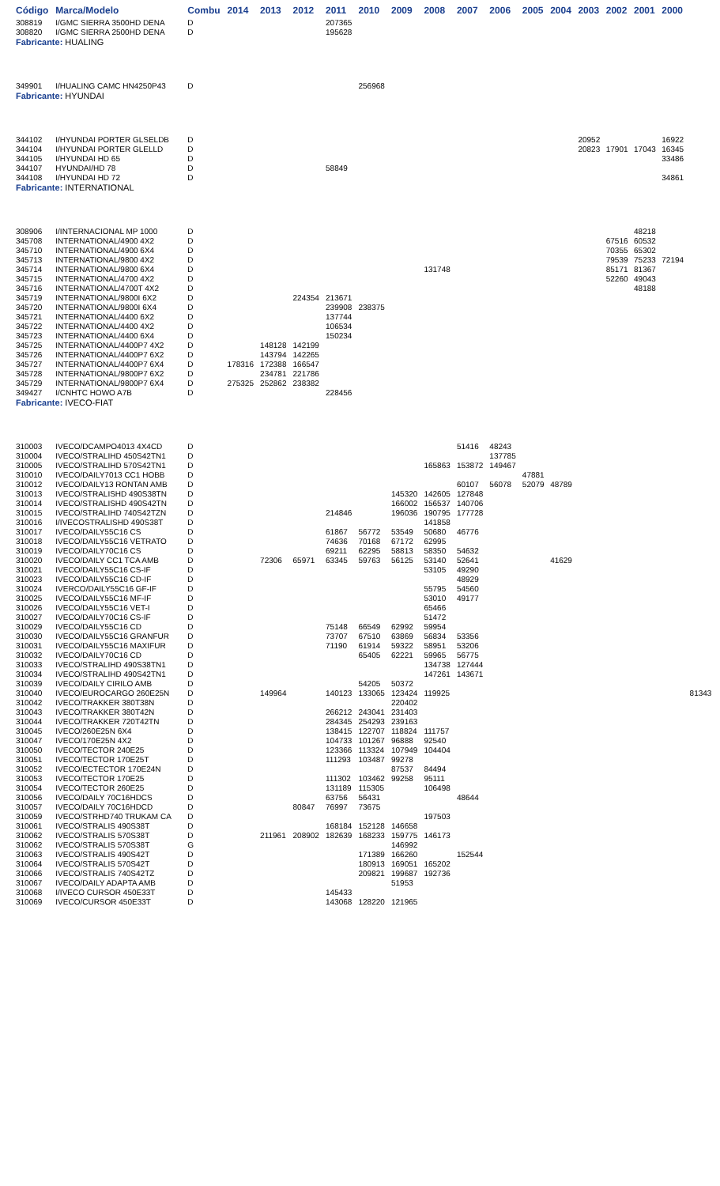| Código | Marca/Modelo | Combu | 2014 | 2013 | 2012 | 2011 | 2010 | 2009 | 2008 | 2007 | 2006 | 2005 | 2004 | 2003 | 2002 | 2001 | 2000 | |
| --- | --- | --- | --- | --- | --- | --- | --- | --- | --- | --- | --- | --- | --- | --- | --- | --- | --- | --- |
| 308819 | I/GMC SIERRA 3500HD DENA | D | | | | 207365 | | | | | | | | | | | | |
| 308820 | I/GMC SIERRA 2500HD DENA | D | | | | 195628 | | | | | | | | | | | | |
| Fabricante: HUALING | | | | | | | | | | | | | | | | | | |
| 349901 | I/HUALING CAMC HN4250P43 | D | | | | | 256968 | | | | | | | | | | | |
| Fabricante: HYUNDAI | | | | | | | | | | | | | | | | | | |
| 344102 | I/HYUNDAI PORTER GLSELDB | D | | | | | | | | | | | | 20952 | | | 16922 | |
| 344104 | I/HYUNDAI PORTER GLELLD | D | | | | | | | | | | | | 20823 | 17901 | 17043 | 16345 | |
| 344105 | I/HYUNDAI HD 65 | D | | | | | | | | | | | | | | | 33486 | |
| 344107 | HYUNDAI/HD 78 | D | | | | 58849 | | | | | | | | | | | | |
| 344108 | I/HYUNDAI HD 72 | D | | | | | | | | | | | | | | | 34861 | |
| Fabricante: INTERNATIONAL | | | | | | | | | | | | | | | | | | |
| 308906 | I/INTERNACIONAL MP 1000 | D | | | | | | | | | | | | | | 48218 | | |
| 345708 | INTERNATIONAL/4900 4X2 | D | | | | | | | | | | | | | 67516 | 60532 | | |
| 345710 | INTERNATIONAL/4900 6X4 | D | | | | | | | | | | | | | 70355 | 65302 | | |
| 345713 | INTERNATIONAL/9800 4X2 | D | | | | | | | | | | | | | 79539 | 75233 | 72194 | |
| 345714 | INTERNATIONAL/9800 6X4 | D | | | | | | | 131748 | | | | | | 85171 | 81367 | | |
| 345715 | INTERNATIONAL/4700 4X2 | D | | | | | | | | | | | | | 52260 | 49043 | | |
| 345716 | INTERNATIONAL/4700T 4X2 | D | | | | | | | | | | | | | | 48188 | | |
| 345719 | INTERNATIONAL/9800I 6X2 | D | | | 224354 | 213671 | | | | | | | | | | | | |
| 345720 | INTERNATIONAL/9800I 6X4 | D | | | | 239908 | 238375 | | | | | | | | | | | |
| 345721 | INTERNATIONAL/4400 6X2 | D | | | | 137744 | | | | | | | | | | | | |
| 345722 | INTERNATIONAL/4400 4X2 | D | | | | 106534 | | | | | | | | | | | | |
| 345723 | INTERNATIONAL/4400 6X4 | D | | | | 150234 | | | | | | | | | | | | |
| 345725 | INTERNATIONAL/4400P7 4X2 | D | | 148128 | 142199 | | | | | | | | | | | | | |
| 345726 | INTERNATIONAL/4400P7 6X2 | D | | 143794 | 142265 | | | | | | | | | | | | | |
| 345727 | INTERNATIONAL/4400P7 6X4 | D | 178316 | 172388 | 166547 | | | | | | | | | | | | | |
| 345728 | INTERNATIONAL/9800P7 6X2 | D | | 234781 | 221786 | | | | | | | | | | | | | |
| 345729 | INTERNATIONAL/9800P7 6X4 | D | 275325 | 252862 | 238382 | | | | | | | | | | | | | |
| 349427 | I/CNHTC HOWO A7B | D | | | | 228456 | | | | | | | | | | | | |
| Fabricante: IVECO-FIAT | | | | | | | | | | | | | | | | | | |
| 310003 | IVECO/DCAMPO4013 4X4CD | D | | | | | | | | 51416 | 48243 | | | | | | | |
| 310004 | IVECO/STRALIHD 450S42TN1 | D | | | | | | | | | 137785 | | | | | | | |
| 310005 | IVECO/STRALIHD 570S42TN1 | D | | | | | | | 165863 | 153872 | 149467 | | | | | | | |
| 310010 | IVECO/DAILY7013 CC1 HOBB | D | | | | | | | | | | 47881 | | | | | | |
| 310012 | IVECO/DAILY13 RONTAN AMB | D | | | | | | | | 60107 | 56078 | 52079 | 48789 | | | | | |
| 310013 | IVECO/STRALISHD 490S38TN | D | | | | | | 145320 | 142605 | 127848 | | | | | | | | |
| 310014 | IVECO/STRALISHD 490S42TN | D | | | | | | 166002 | 156537 | 140706 | | | | | | | | |
| 310015 | IVECO/STRALIHD 740S42TZN | D | | | | 214846 | | 196036 | 190795 | 177728 | | | | | | | | |
| 310016 | I/IVECOSTRALISHD 490S38T | D | | | | | | | 141858 | | | | | | | | | |
| 310017 | IVECO/DAILY55C16 CS | D | | | | 61867 | 56772 | 53549 | 50680 | 46776 | | | | | | | | |
| 310018 | IVECO/DAILY55C16 VETRATO | D | | | | 74636 | 70168 | 67172 | 62995 | | | | | | | | | |
| 310019 | IVECO/DAILY70C16 CS | D | | | | 69211 | 62295 | 58813 | 58350 | 54632 | | | | | | | | |
| 310020 | IVECO/DAILY CC1 TCA AMB | D | | 72306 | 65971 | 63345 | 59763 | 56125 | 53140 | 52641 | | | 41629 | | | | | |
| 310021 | IVECO/DAILY55C16 CS-IF | D | | | | | | | 53105 | 49290 | | | | | | | | |
| 310023 | IVECO/DAILY55C16 CD-IF | D | | | | | | | | 48929 | | | | | | | | |
| 310024 | IVERCO/DAILY55C16 GF-IF | D | | | | | | | 55795 | 54560 | | | | | | | | |
| 310025 | IVECO/DAILY55C16 MF-IF | D | | | | | | | 53010 | 49177 | | | | | | | | |
| 310026 | IVECO/DAILY55C16 VET-I | D | | | | | | | 65466 | | | | | | | | | |
| 310027 | IVECO/DAILY70C16 CS-IF | D | | | | | | | 51472 | | | | | | | | | |
| 310029 | IVECO/DAILY55C16 CD | D | | | | 75148 | 66549 | 62992 | 59954 | | | | | | | | | |
| 310030 | IVECO/DAILY55C16 GRANFUR | D | | | | 73707 | 67510 | 63869 | 56834 | 53356 | | | | | | | | |
| 310031 | IVECO/DAILY55C16 MAXIFUR | D | | | | 71190 | 61914 | 59322 | 58951 | 53206 | | | | | | | | |
| 310032 | IVECO/DAILY70C16 CD | D | | | | | 65405 | 62221 | 59965 | 56775 | | | | | | | | |
| 310033 | IVECO/STRALIHD 490S38TN1 | D | | | | | | | 134738 | 127444 | | | | | | | | |
| 310034 | IVECO/STRALIHD 490S42TN1 | D | | | | | | | 147261 | 143671 | | | | | | | | |
| 310039 | IVECO/DAILY CIRILO AMB | D | | | | | 54205 | 50372 | | | | | | | | | | |
| 310040 | IVECO/EUROCARGO 260E25N | D | | 149964 | | 140123 | 133065 | 123424 | 119925 | | | | | | | | | 81343 |
| 310042 | IVECO/TRAKKER 380T38N | D | | | | | | 220402 | | | | | | | | | | |
| 310043 | IVECO/TRAKKER 380T42N | D | | | | 266212 | 243041 | 231403 | | | | | | | | | | |
| 310044 | IVECO/TRAKKER 720T42TN | D | | | | 284345 | 254293 | 239163 | | | | | | | | | | |
| 310045 | IVECO/260E25N 6X4 | D | | | | 138415 | 122707 | 118824 | 111757 | | | | | | | | | |
| 310047 | IVECO/170E25N 4X2 | D | | | | 104733 | 101267 | 96888 | 92540 | | | | | | | | | |
| 310050 | IVECO/TECTOR 240E25 | D | | | | 123366 | 113324 | 107949 | 104404 | | | | | | | | | |
| 310051 | IVECO/TECTOR 170E25T | D | | | | 111293 | 103487 | 99278 | | | | | | | | | | |
| 310052 | IVECO/ECTECTOR 170E24N | D | | | | | | 87537 | 84494 | | | | | | | | | |
| 310053 | IVECO/TECTOR 170E25 | D | | | | 111302 | 103462 | 99258 | 95111 | | | | | | | | | |
| 310054 | IVECO/TECTOR 260E25 | D | | | | 131189 | 115305 | | 106498 | | | | | | | | | |
| 310056 | IVECO/DAILY 70C16HDCS | D | | | | 63756 | 56431 | | | 48644 | | | | | | | | |
| 310057 | IVECO/DAILY 70C16HDCD | D | | | 80847 | 76997 | 73675 | | | | | | | | | | | |
| 310059 | IVECO/STRHD740 TRUKAM CA | D | | | | | | | 197503 | | | | | | | | | |
| 310061 | IVECO/STRALIS 490S38T | D | | | | 168184 | 152128 | 146658 | | | | | | | | | | |
| 310062 | IVECO/STRALIS 570S38T | D | | 211961 | 208902 | 182639 | 168233 | 159775 | 146173 | | | | | | | | | |
| 310062 | IVECO/STRALIS 570S38T | G | | | | | | 146992 | | | | | | | | | | |
| 310063 | IVECO/STRALIS 490S42T | D | | | | | 171389 | 166260 | | 152544 | | | | | | | | |
| 310064 | IVECO/STRALIS 570S42T | D | | | | | 180913 | 169051 | 165202 | | | | | | | | | |
| 310066 | IVECO/STRALIS 740S42TZ | D | | | | | 209821 | 199687 | 192736 | | | | | | | | | |
| 310067 | IVECO/DAILY ADAPTA AMB | D | | | | | | 51953 | | | | | | | | | | |
| 310068 | I/IVECO CURSOR 450E33T | D | | | | 145433 | | | | | | | | | | | | |
| 310069 | IVECO/CURSOR 450E33T | D | | | | 143068 | 128220 | 121965 | | | | | | | | | | |